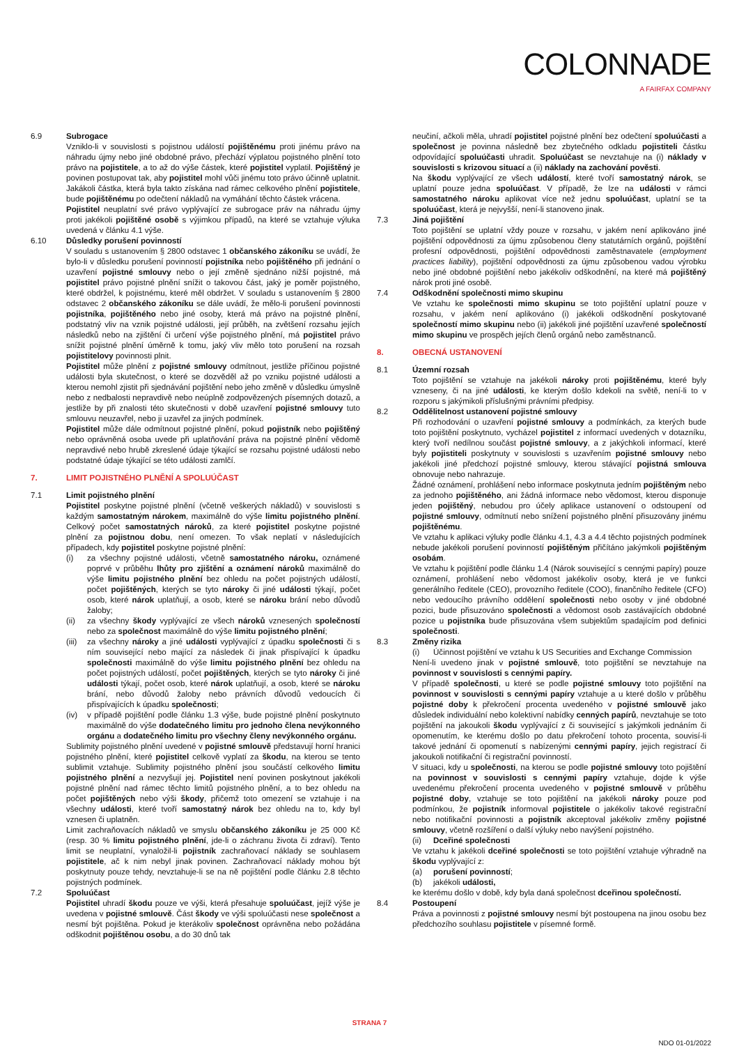COLONNADE
A FAIRFAX COMPANY
6.9 Subrogace
Vzniklo-li v souvislosti s pojistnou událostí pojištěnému proti jinému právo na náhradu újmy nebo jiné obdobné právo, přechází výplatou pojistného plnění toto právo na pojistitele, a to až do výše částek, které pojistitel vyplatil. Pojištěný je povinen postupovat tak, aby pojistitel mohl vůči jinému toto právo účinně uplatnit. Jakákoli částka, která byla takto získána nad rámec celkového plnění pojistitele, bude pojištěnému po odečtení nákladů na vymáhání těchto částek vrácena.
Pojistitel neuplatní své právo vyplývající ze subrogace práv na náhradu újmy proti jakékoli pojištěné osobě s výjimkou případů, na které se vztahuje výluka uvedená v článku 4.1 výše.
6.10 Důsledky porušení povinností
V souladu s ustanovením § 2800 odstavec 1 občanského zákoníku se uvádí, že bylo-li v důsledku porušení povinností pojistníka nebo pojištěného při jednání o uzavření pojistné smlouvy nebo o její změně sjednáno nižší pojistné, má pojistitel právo pojistné plnění snížit o takovou část, jaký je poměr pojistného, které obdržel, k pojistnému, které měl obdržet. V souladu s ustanovením § 2800 odstavec 2 občanského zákoníku se dále uvádí, že mělo-li porušení povinnosti pojistníka, pojištěného nebo jiné osoby, která má právo na pojistné plnění, podstatný vliv na vznik pojistné události, její průběh, na zvětšení rozsahu jejích následků nebo na zjištění či určení výše pojistného plnění, má pojistitel právo snížit pojistné plnění úměrně k tomu, jaký vliv mělo toto porušení na rozsah pojistitelovy povinnosti plnit.
Pojistitel může plnění z pojistné smlouvy odmítnout, jestliže příčinou pojistné události byla skutečnost, o které se dozvěděl až po vzniku pojistné události a kterou nemohl zjistit při sjednávání pojištění nebo jeho změně v důsledku úmyslně nebo z nedbalosti nepravdivě nebo neúplně zodpovězených písemných dotazů, a jestliže by při znalosti této skutečnosti v době uzavření pojistné smlouvy tuto smlouvu neuzavřel, nebo ji uzavřel za jiných podmínek.
Pojistitel může dále odmítnout pojistné plnění, pokud pojistník nebo pojištěný nebo oprávněná osoba uvede při uplatňování práva na pojistné plnění vědomě nepravdivé nebo hrubě zkreslené údaje týkající se rozsahu pojistné události nebo podstatné údaje týkající se této události zamlčí.
7. LIMIT POJISTNÉHO PLNĚNÍ A SPOLUÚČAST
7.1 Limit pojistného plnění
Pojistitel poskytne pojistné plnění (včetně veškerých nákladů) v souvislosti s každým samostatným nárokem, maximálně do výše limitu pojistného plnění. Celkový počet samostatných nároků, za které pojistitel poskytne pojistné plnění za pojistnou dobu, není omezen. To však neplatí v následujících případech, kdy pojistitel poskytne pojistné plnění:
(i) za všechny pojistné události, včetně samostatného nároku, oznámené poprvé v průběhu lhůty pro zjištění a oznámení nároků maximálně do výše limitu pojistného plnění bez ohledu na počet pojistných událostí, počet pojištěných, kterých se tyto nároky či jiné události týkají, počet osob, které nárok uplatňují, a osob, které se nároku brání nebo důvodů žaloby;
(ii) za všechny škody vyplývající ze všech nároků vznesených společností nebo za společnost maximálně do výše limitu pojistného plnění;
(iii)
za všechny nároky a jiné události vyplývající z úpadku společnosti či s ním související nebo mající za následek či jinak přispívající k úpadku společnosti maximálně do výše limitu pojistného plnění bez ohledu na počet pojistných událostí, počet pojištěných, kterých se tyto nároky či jiné události týkají, počet osob, které nárok uplatňují, a osob, které se nároku brání, nebo důvodů žaloby nebo právních důvodů vedoucích či přispívajících k úpadku společnosti;
(iv) v případě pojištění podle článku 1.3 výše, bude pojistné plnění poskytnuto maximálně do výše dodatečného limitu pro jednoho člena nevýkonného orgánu a dodatečného limitu pro všechny členy nevýkonného orgánu.
Sublimity pojistného plnění uvedené v pojistné smlouvě představují horní hranici pojistného plnění, které pojistitel celkově vyplatí za škodu, na kterou se tento sublimit vztahuje. Sublimity pojistného plnění jsou součástí celkového limitu pojistného plnění a nezvyšují jej. Pojistitel není povinen poskytnout jakékoli pojistné plnění nad rámec těchto limitů pojistného plnění, a to bez ohledu na počet pojištěných nebo výši škody, přičemž toto omezení se vztahuje i na všechny události, které tvoří samostatný nárok bez ohledu na to, kdy byl vznesen či uplatněn.
Limit zachraňovacích nákladů ve smyslu občanského zákoníku je 25 000 Kč (resp. 30 % limitu pojistného plnění, jde-li o záchranu života či zdraví). Tento limit se neuplatní, vynaložil-li pojistník zachraňovací náklady se souhlasem pojistitele, ač k nim nebyl jinak povinen. Zachraňovací náklady mohou být poskytnuty pouze tehdy, nevztahuje-li se na ně pojištění podle článku 2.8 těchto pojistných podmínek.
7.2 Spoluúčast
Pojistitel uhradí škodu pouze ve výši, která přesahuje spoluúčast, jejíž výše je uvedena v pojistné smlouvě. Část škody ve výši spoluúčasti nese společnost a nesmí být pojištěna. Pokud je kterákoliv společnost oprávněna nebo požádána odškodnit pojištěnou osobu, a do 30 dnů tak
neučiní, ačkoli měla, uhradí pojistitel pojistné plnění bez odečtení spoluúčasti a společnost je povinna následně bez zbytečného odkladu pojistiteli částku odpovídající spoluúčasti uhradit. Spoluúčast se nevztahuje na (i) náklady v souvislosti s krizovou situací a (ii) náklady na zachování pověsti.
Na škodu vyplývající ze všech událostí, které tvoří samostatný nárok, se uplatní pouze jedna spoluúčast. V případě, že lze na události v rámci samostatného nároku aplikovat více než jednu spoluúčast, uplatní se ta spoluúčast, která je nejvyšší, není-li stanoveno jinak.
7.3 Jiná pojištění
Toto pojištění se uplatní vždy pouze v rozsahu, v jakém není aplikováno jiné pojištění odpovědnosti za újmu způsobenou členy statutárních orgánů, pojištění profesní odpovědnosti, pojištění odpovědnosti zaměstnavatele (employment practices liability), pojištění odpovědnosti za újmu způsobenou vadou výrobku nebo jiné obdobné pojištění nebo jakékoliv odškodnění, na které má pojištěný nárok proti jiné osobě.
7.4 Odškodnění společnosti mimo skupinu
Ve vztahu ke společnosti mimo skupinu se toto pojištění uplatní pouze v rozsahu, v jakém není aplikováno (i) jakékoli odškodnění poskytované společností mimo skupinu nebo (ii) jakékoli jiné pojištění uzavřené společností mimo skupinu ve prospěch jejích členů orgánů nebo zaměstnanců.
8. OBECNÁ USTANOVENÍ
8.1 Územní rozsah
Toto pojištění se vztahuje na jakékoli nároky proti pojištěnému, které byly vzneseny, či na jiné události, ke kterým došlo kdekoli na světě, není-li to v rozporu s jakýmikoli příslušnými právními předpisy.
8.2 Oddělitelnost ustanovení pojistné smlouvy
Při rozhodování o uzavření pojistné smlouvy a podmínkách, za kterých bude toto pojištění poskytnuto, vycházel pojistitel z informací uvedených v dotazníku, který tvoří nedílnou součást pojistné smlouvy, a z jakýchkoli informací, které byly pojistiteli poskytnuty v souvislosti s uzavřením pojistné smlouvy nebo jakékoli jiné předchozí pojistné smlouvy, kterou stávající pojistná smlouva obnovuje nebo nahrazuje.
Žádné oznámení, prohlášení nebo informace poskytnuta jedním pojištěným nebo za jednoho pojištěného, ani žádná informace nebo vědomost, kterou disponuje jeden pojištěný, nebudou pro účely aplikace ustanovení o odstoupení od pojistné smlouvy, odmítnutí nebo snížení pojistného plnění přisuzovány jinému pojištěnému.
Ve vztahu k aplikaci výluky podle článku 4.1, 4.3 a 4.4 těchto pojistných podmínek nebude jakékoli porušení povinností pojištěným přičítáno jakýmkoli pojištěným osobám.
Ve vztahu k pojištění podle článku 1.4 (Nárok související s cennými papíry) pouze oznámení, prohlášení nebo vědomost jakékoliv osoby, která je ve funkci generálního ředitele (CEO), provozního ředitele (COO), finančního ředitele (CFO) nebo vedoucího právního oddělení společnosti nebo osoby v jiné obdobné pozici, bude přisuzováno společnosti a vědomost osob zastávajících obdobné pozice u pojistníka bude přisuzována všem subjektům spadajícím pod definici společnosti.
8.3 Změny rizika
(i) Účinnost pojištění ve vztahu k US Securities and Exchange Commission
Není-li uvedeno jinak v pojistné smlouvě, toto pojištění se nevztahuje na povinnost v souvislosti s cennými papíry.
V případě společnosti, u které se podle pojistné smlouvy toto pojištění na povinnost v souvislosti s cennými papíry vztahuje a u které došlo v průběhu pojistné doby k překročení procenta uvedeného v pojistné smlouvě jako důsledek individuální nebo kolektivní nabídky cenných papírů, nevztahuje se toto pojištění na jakoukoli škodu vyplývající z či související s jakýmkoli jednáním či opomenutím, ke kterému došlo po datu překročení tohoto procenta, souvisí-li takové jednání či opomenutí s nabízenými cennými papíry, jejich registrací či jakoukoli notifikační či registrační povinností.
V situaci, kdy u společnosti, na kterou se podle pojistné smlouvy toto pojištění na povinnost v souvislosti s cennými papíry vztahuje, dojde k výše uvedenému překročení procenta uvedeného v pojistné smlouvě v průběhu pojistné doby, vztahuje se toto pojištění na jakékoli nároky pouze pod podmínkou, že pojistník informoval pojistitele o jakékoliv takové registrační nebo notifikační povinnosti a pojistník akceptoval jakékoliv změny pojistné smlouvy, včetně rozšíření o další výluky nebo navýšení pojistného.
(ii) Dceřiné společnosti
Ve vztahu k jakékoli dceřiné společnosti se toto pojištění vztahuje výhradně na škodu vyplývající z:
(a) porušení povinností;
(b) jakékoli události,
ke kterému došlo v době, kdy byla daná společnost dceřinou společností.
8.4 Postoupení
Práva a povinnosti z pojistné smlouvy nesmí být postoupena na jinou osobu bez předchozího souhlasu pojistitele v písemné formě.
STRANA 7
NDO 01-01/2022